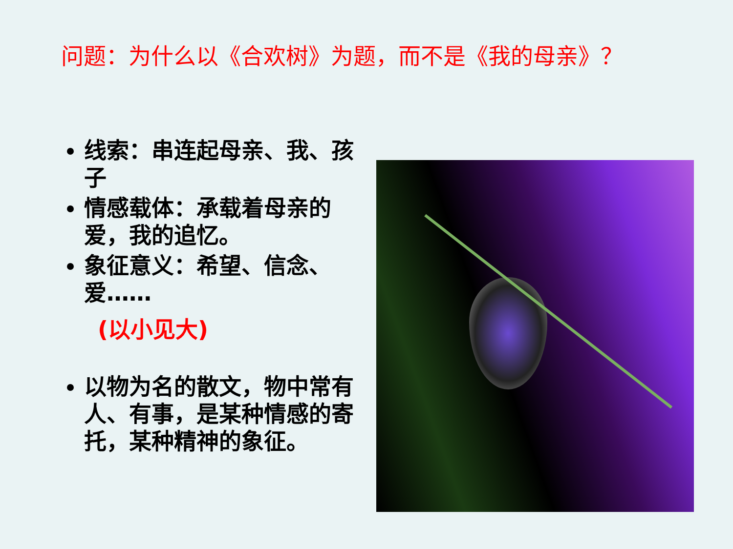问题：为什么以《合欢树》为题，而不是《我的母亲》？
线索：串连起母亲、我、孩子
情感载体：承载着母亲的爱，我的追忆。
象征意义：希望、信念、爱……
(以小见大)
以物为名的散文，物中常有人、有事，是某种情感的寄托，某种精神的象征。